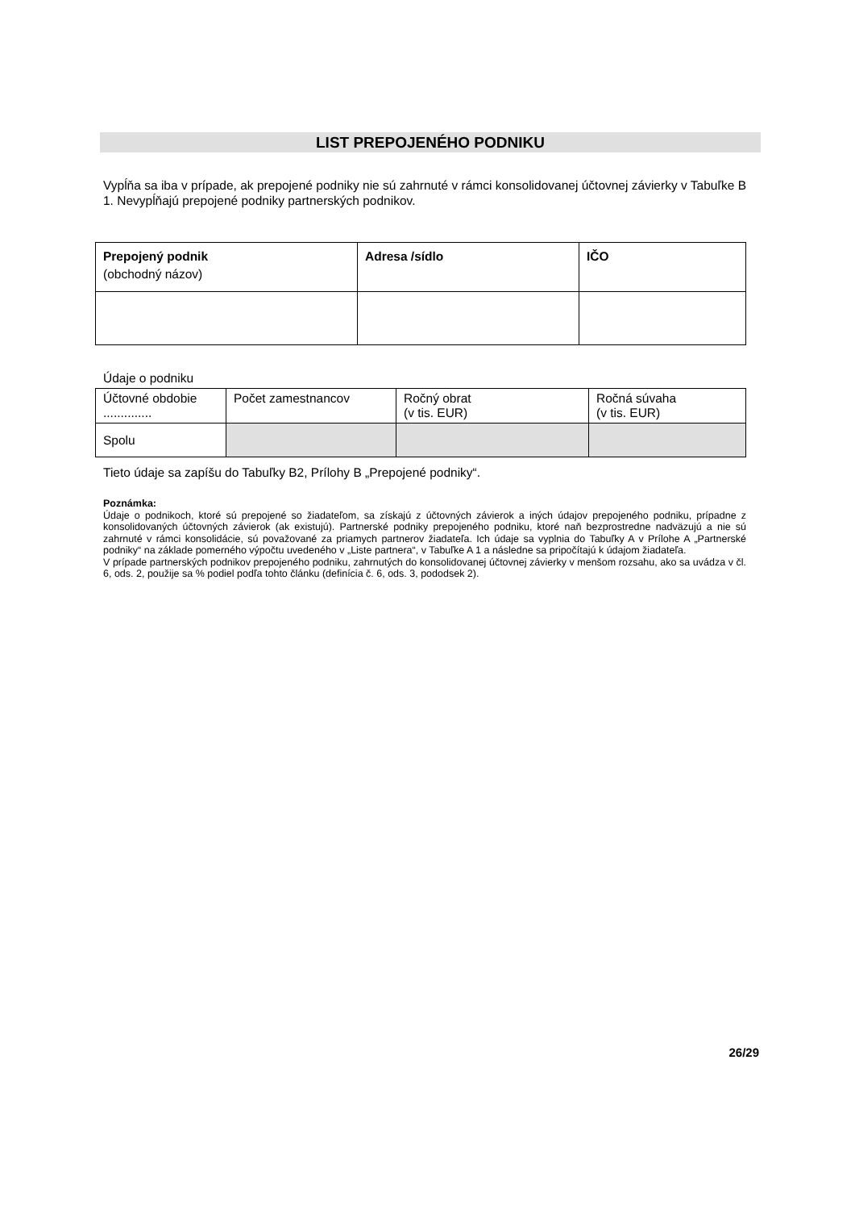LIST PREPOJENÉHO PODNIKU
Vypĺňa sa iba v prípade, ak prepojené podniky nie sú zahrnuté v rámci konsolidovanej účtovnej závierky v Tabuľke B 1. Nevypĺňajú prepojené podniky partnerských podnikov.
| Prepojený podnik (obchodný názov) | Adresa /sídlo | IČO |
Údaje o podniku
| Účtovné obdobie .............. | Počet zamestnancov | Ročný obrat (v tis. EUR) | Ročná súvaha (v tis. EUR) |
| Spolu | | | |
Tieto údaje sa zapíšu do Tabuľky B2, Prílohy B „Prepojené podniky“.
Poznámka:
Údaje o podnikoch, ktoré sú prepojené so žiadateľom, sa získajú z účtovných závierok a iných údajov prepojeného podniku, prípadne z konsolidovaných účtovných závierok (ak existujú). Partnerské podniky prepojeného podniku, ktoré naň bezprostredne nadväzujú a nie sú zahrnuté v rámci konsolidácie, sú považované za priamych partnerov žiadateľa. Ich údaje sa vyplnia do Tabuľky A v Prílohe A „Partnerské podniky“ na základe pomerného výpočtu uvedeného v „Liste partnera“, v Tabuľke A 1 a následne sa pripočítajú k údajom žiadateľa.
V prípade partnerských podnikov prepojeného podniku, zahrnutých do konsolidovanej účtovnej závierky v menšom rozsahu, ako sa uvádza v čl. 6, ods. 2, použije sa % podiel podľa tohto článku (definícia č. 6, ods. 3, pododsek 2).
26/29